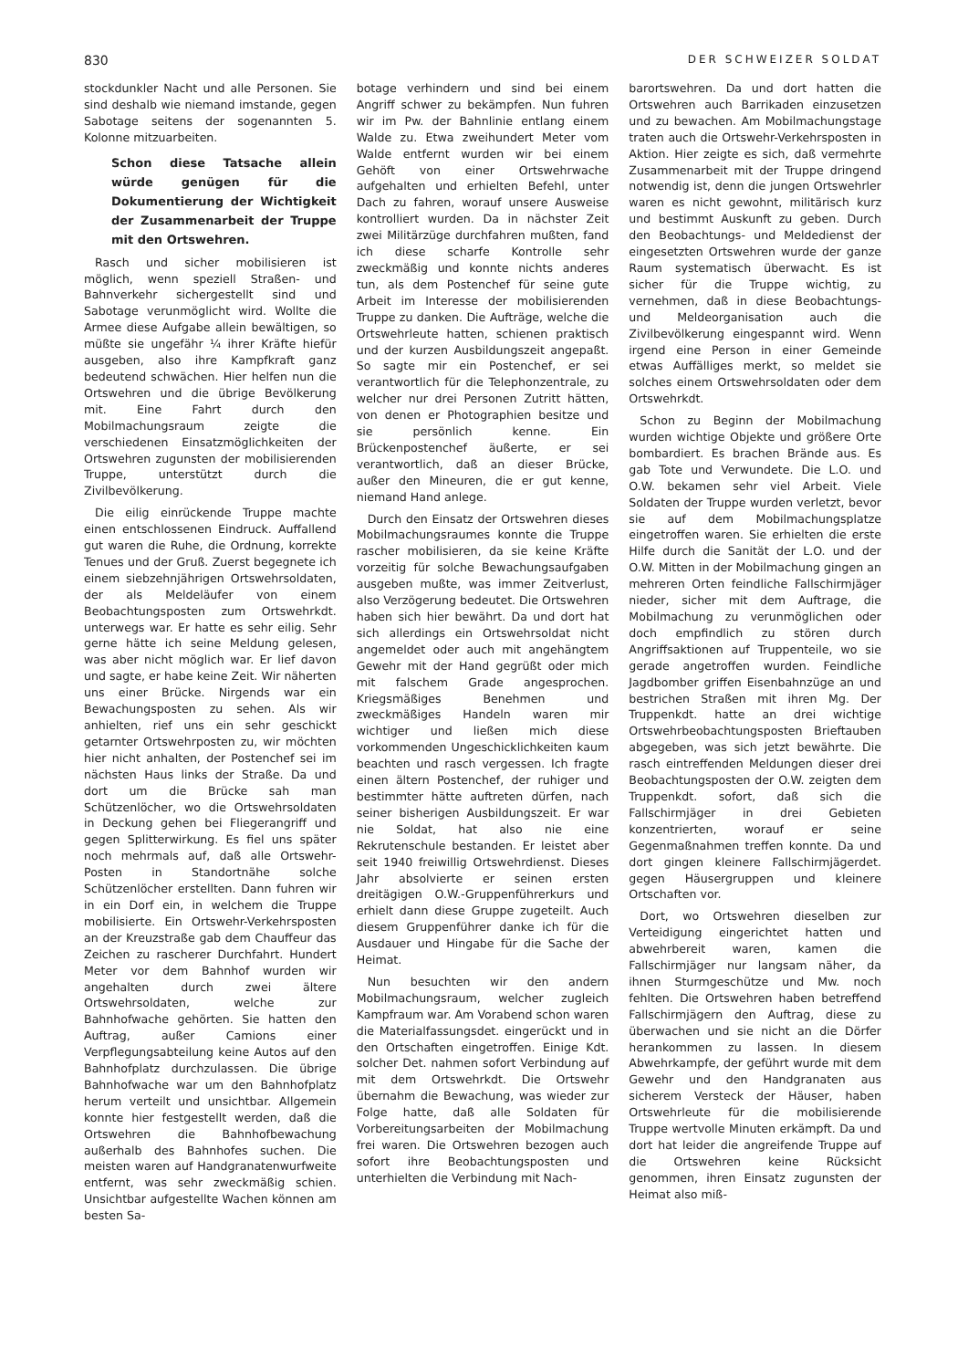830 DER SCHWEIZER SOLDAT
stockdunkler Nacht und alle Personen. Sie sind deshalb wie niemand imstande, gegen Sabotage seitens der sogenannten 5. Kolonne mitzuarbeiten.
Schon diese Tatsache allein würde genügen für die Dokumentierung der Wichtigkeit der Zusammenarbeit der Truppe mit den Ortswehren.
Rasch und sicher mobilisieren ist möglich, wenn speziell Straßen- und Bahnverkehr sichergestellt sind und Sabotage verunmöglicht wird. Wollte die Armee diese Aufgabe allein bewältigen, so müßte sie ungefähr ¼ ihrer Kräfte hiefür ausgeben, also ihre Kampfkraft ganz bedeutend schwächen. Hier helfen nun die Ortswehren und die übrige Bevölkerung mit. Eine Fahrt durch den Mobilmachungsraum zeigte die verschiedenen Einsatzmöglichkeiten der Ortswehren zugunsten der mobilisierenden Truppe, unterstützt durch die Zivilbevölkerung.
Die eilig einrückende Truppe machte einen entschlossenen Eindruck. Auffallend gut waren die Ruhe, die Ordnung, korrekte Tenues und der Gruß. Zuerst begegnete ich einem siebzehnjährigen Ortswehrsoldaten, der als Meldeläufer von einem Beobachtungsposten zum Ortswehrkdt. unterwegs war. Er hatte es sehr eilig. Sehr gerne hätte ich seine Meldung gelesen, was aber nicht möglich war. Er lief davon und sagte, er habe keine Zeit. Wir näherten uns einer Brücke. Nirgends war ein Bewachungsposten zu sehen. Als wir anhielten, rief uns ein sehr geschickt getarnter Ortswehrposten zu, wir möchten hier nicht anhalten, der Postenchef sei im nächsten Haus links der Straße. Da und dort um die Brücke sah man Schützenlöcher, wo die Ortswehrsoldaten in Deckung gehen bei Fliegerangriff und gegen Splitterwirkung. Es fiel uns später noch mehrmals auf, daß alle Ortswehr-Posten in Standortnähe solche Schützenlöcher erstellten. Dann fuhren wir in ein Dorf ein, in welchem die Truppe mobilisierte. Ein Ortswehr-Verkehrsposten an der Kreuzstraße gab dem Chauffeur das Zeichen zu rascherer Durchfahrt. Hundert Meter vor dem Bahnhof wurden wir angehalten durch zwei ältere Ortswehrsoldaten, welche zur Bahnhofwache gehörten. Sie hatten den Auftrag, außer Camions einer Verpflegungsabteilung keine Autos auf den Bahnhofplatz durchzulassen. Die übrige Bahnhofwache war um den Bahnhofplatz herum verteilt und unsichtbar. Allgemein konnte hier festgestellt werden, daß die Ortswehren die Bahnhofbewachung außerhalb des Bahnhofes suchen. Die meisten waren auf Handgranatenwurfweite entfernt, was sehr zweckmäßig schien. Unsichtbar aufgestellte Wachen können am besten Sa-
botage verhindern und sind bei einem Angriff schwer zu bekämpfen. Nun fuhren wir im Pw. der Bahnlinie entlang einem Walde zu. Etwa zweihundert Meter vom Walde entfernt wurden wir bei einem Gehöft von einer Ortswehrwache aufgehalten und erhielten Befehl, unter Dach zu fahren, worauf unsere Ausweise kontrolliert wurden. Da in nächster Zeit zwei Militärzüge durchfahren mußten, fand ich diese scharfe Kontrolle sehr zweckmäßig und konnte nichts anderes tun, als dem Postenchef für seine gute Arbeit im Interesse der mobilisierenden Truppe zu danken. Die Aufträge, welche die Ortswehrleute hatten, schienen praktisch und der kurzen Ausbildungszeit angepaßt. So sagte mir ein Postenchef, er sei verantwortlich für die Telephonzentrale, zu welcher nur drei Personen Zutritt hätten, von denen er Photographien besitze und sie persönlich kenne. Ein Brückenpostenchef äußerte, er sei verantwortlich, daß an dieser Brücke, außer den Mineuren, die er gut kenne, niemand Hand anlege.
Durch den Einsatz der Ortswehren dieses Mobilmachungsraumes konnte die Truppe rascher mobilisieren, da sie keine Kräfte vorzeitig für solche Bewachungsaufgaben ausgeben mußte, was immer Zeitverlust, also Verzögerung bedeutet. Die Ortswehren haben sich hier bewährt. Da und dort hat sich allerdings ein Ortswehrsoldat nicht angemeldet oder auch mit angehängtem Gewehr mit der Hand gegrüßt oder mich mit falschem Grade angesprochen. Kriegsmäßiges Benehmen und zweckmäßiges Handeln waren mir wichtiger und ließen mich diese vorkommenden Ungeschicklichkeiten kaum beachten und rasch vergessen. Ich fragte einen ältern Postenchef, der ruhiger und bestimmter hätte auftreten dürfen, nach seiner bisherigen Ausbildungszeit. Er war nie Soldat, hat also nie eine Rekrutenschule bestanden. Er leistet aber seit 1940 freiwillig Ortswehrdienst. Dieses Jahr absolvierte er seinen ersten dreitägigen O.W.-Gruppenführerkurs und erhielt dann diese Gruppe zugeteilt. Auch diesem Gruppenführer danke ich für die Ausdauer und Hingabe für die Sache der Heimat.
Nun besuchten wir den andern Mobilmachungsraum, welcher zugleich Kampfraum war. Am Vorabend schon waren die Materialfassungsdet. eingerückt und in den Ortschaften eingetroffen. Einige Kdt. solcher Det. nahmen sofort Verbindung auf mit dem Ortswehrkdt. Die Ortswehr übernahm die Bewachung, was wieder zur Folge hatte, daß alle Soldaten für Vorbereitungsarbeiten der Mobilmachung frei waren. Die Ortswehren bezogen auch sofort ihre Beobachtungsposten und unterhielten die Verbindung mit Nach-
barortswehren. Da und dort hatten die Ortswehren auch Barrikaden einzusetzen und zu bewachen. Am Mobilmachungstage traten auch die Ortswehr-Verkehrsposten in Aktion. Hier zeigte es sich, daß vermehrte Zusammenarbeit mit der Truppe dringend notwendig ist, denn die jungen Ortswehrler waren es nicht gewohnt, militärisch kurz und bestimmt Auskunft zu geben. Durch den Beobachtungs- und Meldedienst der eingesetzten Ortswehren wurde der ganze Raum systematisch überwacht. Es ist sicher für die Truppe wichtig, zu vernehmen, daß in diese Beobachtungs- und Meldeorganisation auch die Zivilbevölkerung eingespannt wird. Wenn irgend eine Person in einer Gemeinde etwas Auffälliges merkt, so meldet sie solches einem Ortswehrsoldaten oder dem Ortswehrkdt.
Schon zu Beginn der Mobilmachung wurden wichtige Objekte und größere Orte bombardiert. Es brachen Brände aus. Es gab Tote und Verwundete. Die L.O. und O.W. bekamen sehr viel Arbeit. Viele Soldaten der Truppe wurden verletzt, bevor sie auf dem Mobilmachungsplatze eingetroffen waren. Sie erhielten die erste Hilfe durch die Sanität der L.O. und der O.W. Mitten in der Mobilmachung gingen an mehreren Orten feindliche Fallschirmjäger nieder, sicher mit dem Auftrage, die Mobilmachung zu verunmöglichen oder doch empfindlich zu stören durch Angriffsaktionen auf Truppenteile, wo sie gerade angetroffen wurden. Feindliche Jagdbomber griffen Eisenbahnzüge an und bestrichen Straßen mit ihren Mg. Der Truppenkdt. hatte an drei wichtige Ortswehrbeobachtungsposten Brieftauben abgegeben, was sich jetzt bewährte. Die rasch eintreffenden Meldungen dieser drei Beobachtungsposten der O.W. zeigten dem Truppenkdt. sofort, daß sich die Fallschirmjäger in drei Gebieten konzentrierten, worauf er seine Gegenmaßnahmen treffen konnte. Da und dort gingen kleinere Fallschirmjägerdet. gegen Häusergruppen und kleinere Ortschaften vor.
Dort, wo Ortswehren dieselben zur Verteidigung eingerichtet hatten und abwehrbereit waren, kamen die Fallschirmjäger nur langsam näher, da ihnen Sturmgeschütze und Mw. noch fehlten. Die Ortswehren haben betreffend Fallschirmjägern den Auftrag, diese zu überwachen und sie nicht an die Dörfer herankommen zu lassen. In diesem Abwehrkampfe, der geführt wurde mit dem Gewehr und den Handgranaten aus sicherem Versteck der Häuser, haben Ortswehrleute für die mobilisierende Truppe wertvolle Minuten erkämpft. Da und dort hat leider die angreifende Truppe auf die Ortswehren keine Rücksicht genommen, ihren Einsatz zugunsten der Heimat also miß-